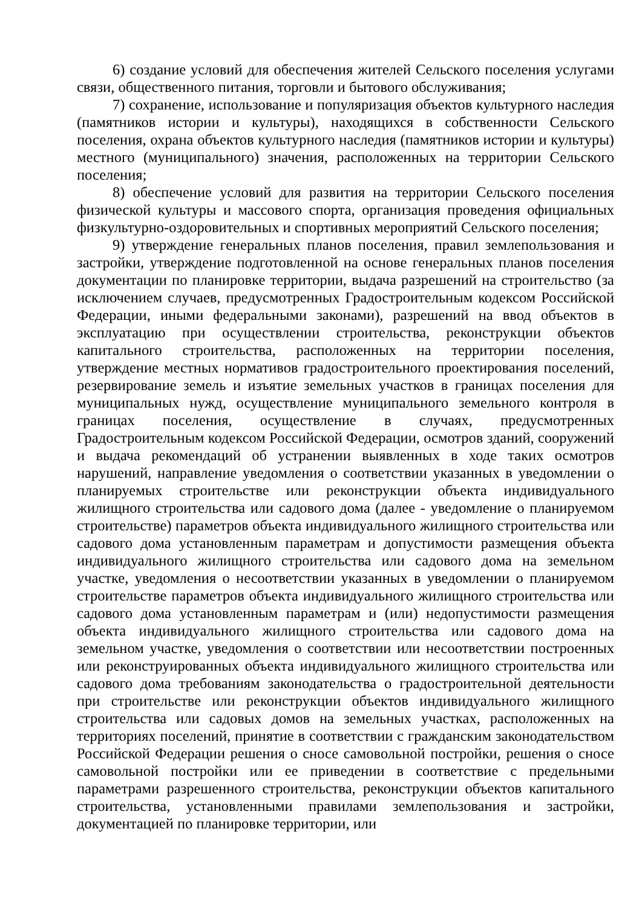6) создание условий для обеспечения жителей Сельского поселения услугами связи, общественного питания, торговли и бытового обслуживания;
7) сохранение, использование и популяризация объектов культурного наследия (памятников истории и культуры), находящихся в собственности Сельского поселения, охрана объектов культурного наследия (памятников истории и культуры) местного (муниципального) значения, расположенных на территории Сельского поселения;
8) обеспечение условий для развития на территории Сельского поселения физической культуры и массового спорта, организация проведения официальных физкультурно-оздоровительных и спортивных мероприятий Сельского поселения;
9) утверждение генеральных планов поселения, правил землепользования и застройки, утверждение подготовленной на основе генеральных планов поселения документации по планировке территории, выдача разрешений на строительство (за исключением случаев, предусмотренных Градостроительным кодексом Российской Федерации, иными федеральными законами), разрешений на ввод объектов в эксплуатацию при осуществлении строительства, реконструкции объектов капитального строительства, расположенных на территории поселения, утверждение местных нормативов градостроительного проектирования поселений, резервирование земель и изъятие земельных участков в границах поселения для муниципальных нужд, осуществление муниципального земельного контроля в границах поселения, осуществление в случаях, предусмотренных Градостроительным кодексом Российской Федерации, осмотров зданий, сооружений и выдача рекомендаций об устранении выявленных в ходе таких осмотров нарушений, направление уведомления о соответствии указанных в уведомлении о планируемых строительстве или реконструкции объекта индивидуального жилищного строительства или садового дома (далее - уведомление о планируемом строительстве) параметров объекта индивидуального жилищного строительства или садового дома установленным параметрам и допустимости размещения объекта индивидуального жилищного строительства или садового дома на земельном участке, уведомления о несоответствии указанных в уведомлении о планируемом строительстве параметров объекта индивидуального жилищного строительства или садового дома установленным параметрам и (или) недопустимости размещения объекта индивидуального жилищного строительства или садового дома на земельном участке, уведомления о соответствии или несоответствии построенных или реконструированных объекта индивидуального жилищного строительства или садового дома требованиям законодательства о градостроительной деятельности при строительстве или реконструкции объектов индивидуального жилищного строительства или садовых домов на земельных участках, расположенных на территориях поселений, принятие в соответствии с гражданским законодательством Российской Федерации решения о сносе самовольной постройки, решения о сносе самовольной постройки или ее приведении в соответствие с предельными параметрами разрешенного строительства, реконструкции объектов капитального строительства, установленными правилами землепользования и застройки, документацией по планировке территории, или